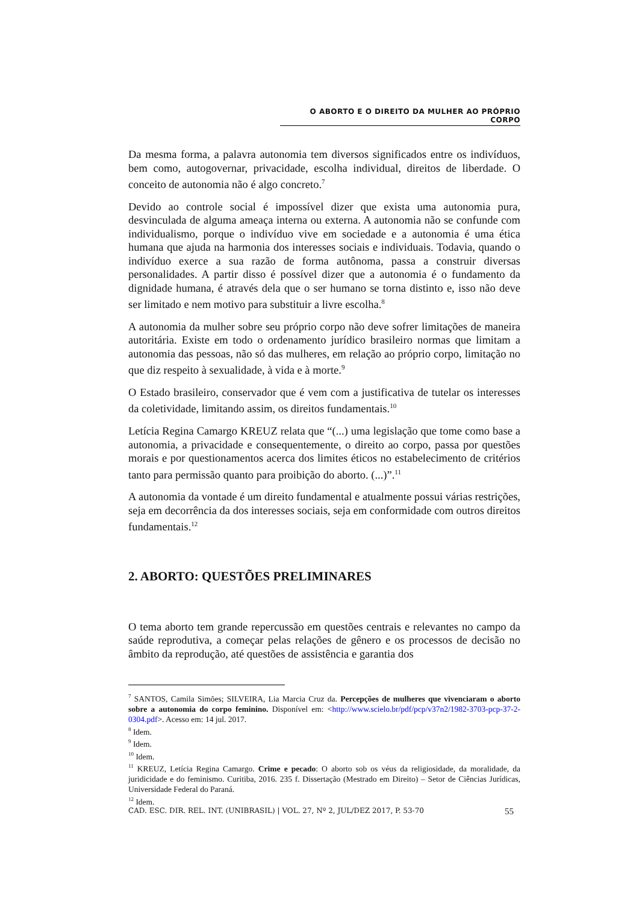O ABORTO E O DIREITO DA MULHER AO PRÓPRIO CORPO
Da mesma forma, a palavra autonomia tem diversos significados entre os indivíduos, bem como, autogovernar, privacidade, escolha individual, direitos de liberdade. O conceito de autonomia não é algo concreto.<sup>7</sup>
Devido ao controle social é impossível dizer que exista uma autonomia pura, desvinculada de alguma ameaça interna ou externa. A autonomia não se confunde com individualismo, porque o indivíduo vive em sociedade e a autonomia é uma ética humana que ajuda na harmonia dos interesses sociais e individuais. Todavia, quando o indivíduo exerce a sua razão de forma autônoma, passa a construir diversas personalidades. A partir disso é possível dizer que a autonomia é o fundamento da dignidade humana, é através dela que o ser humano se torna distinto e, isso não deve ser limitado e nem motivo para substituir a livre escolha.<sup>8</sup>
A autonomia da mulher sobre seu próprio corpo não deve sofrer limitações de maneira autoritária. Existe em todo o ordenamento jurídico brasileiro normas que limitam a autonomia das pessoas, não só das mulheres, em relação ao próprio corpo, limitação no que diz respeito à sexualidade, à vida e à morte.<sup>9</sup>
O Estado brasileiro, conservador que é vem com a justificativa de tutelar os interesses da coletividade, limitando assim, os direitos fundamentais.<sup>10</sup>
Letícia Regina Camargo KREUZ relata que “(...) uma legislação que tome como base a autonomia, a privacidade e consequentemente, o direito ao corpo, passa por questões morais e por questionamentos acerca dos limites éticos no estabelecimento de critérios tanto para permissão quanto para proibição do aborto. (...)”.<sup>11</sup>
A autonomia da vontade é um direito fundamental e atualmente possui várias restrições, seja em decorrência da dos interesses sociais, seja em conformidade com outros direitos fundamentais.<sup>12</sup>
2. ABORTO: QUESTÕES PRELIMINARES
O tema aborto tem grande repercussão em questões centrais e relevantes no campo da saúde reprodutiva, a começar pelas relações de gênero e os processos de decisão no âmbito da reprodução, até questões de assistência e garantia dos
<sup>7</sup> SANTOS, Camila Simões; SILVEIRA, Lia Marcia Cruz da. Percepções de mulheres que vivenciaram o aborto sobre a autonomia do corpo feminino. Disponível em: <http://www.scielo.br/pdf/pcp/v37n2/1982-3703-pcp-37-2-0304.pdf>. Acesso em: 14 jul. 2017.
<sup>8</sup> Idem.
<sup>9</sup> Idem.
<sup>10</sup> Idem.
<sup>11</sup> KREUZ, Letícia Regina Camargo. Crime e pecado: O aborto sob os véus da religiosidade, da moralidade, da juridicidade e do feminismo. Curitiba, 2016. 235 f. Dissertação (Mestrado em Direito) – Setor de Ciências Jurídicas, Universidade Federal do Paraná.
<sup>12</sup> Idem.
CAD. ESC. DIR. REL. INT. (UNIBRASIL) | VOL. 27, Nº 2, JUL/DEZ 2017, P. 53-70 55